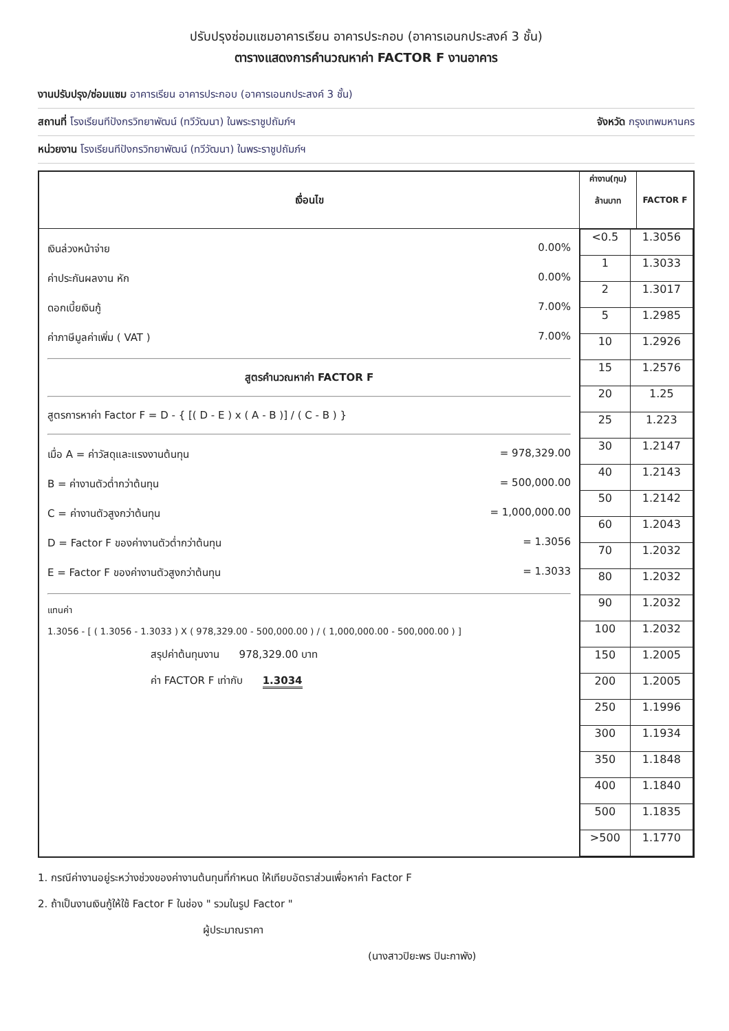ปรับปรุงซ่อมแซมอาคารเรียน อาคารประกอบ (อาคารเอนกประสงค์ 3 ชั้น)
ตารางแสดงการคำนวณหาค่า FACTOR F งานอาคาร
งานปรับปรุง/ซ่อมแซม อาคารเรียน อาคารประกอบ (อาคารเอนกประสงค์ 3 ชั้น)
สถานที่ โรงเรียนทีปังกรวิทยาพัฒน์ (ทวีวัฒนา) ในพระราชูปถัมภ์ฯ จังหวัด กรุงเทพมหานคร
หน่วยงาน โรงเรียนทีปังกรวิทยาพัฒน์ (ทวีวัฒนา) ในพระราชูปถัมภ์ฯ
| เงื่อนไข | ค่างาน(ทุน) ล้านบาท | FACTOR F |
| --- | --- | --- |
| เงินล่วงหน้าจ่าย 0.00% ค่าประกันผลงาน หัก 0.00% ดอกเบี้ยเงินกู้ 7.00% ค่าภาษีมูลค่าเพิ่ม ( VAT ) 7.00% สูตรคำนวณหาค่า FACTOR F สูตรการหาค่า Factor F = D - { [( D - E ) x ( A - B )] / ( C - B ) } เมื่อ A = ค่าวัสดุและแรงงานต้นทุน = 978,329.00 B = ค่างานตัวต่ำกว่าต้นทุน = 500,000.00 C = ค่างานตัวสูงกว่าต้นทุน = 1,000,000.00 D = Factor F ของค่างานตัวต่ำกว่าต้นทุน = 1.3056 E = Factor F ของค่างานตัวสูงกว่าต้นทุน = 1.3033 แทนค่า 1.3056 - [ ( 1.3056 - 1.3033 ) X ( 978,329.00 - 500,000.00 ) / ( 1,000,000.00 - 500,000.00 ) ] สรุปค่าต้นทุนงาน 978,329.00 บาท ค่า FACTOR F เท่ากับ 1.3034 | / <0.5 / 1.3056 / / 1 / 1.3033 / / 2 / 1.3017 / / 5 / 1.2985 / / 10 / 1.2926 / / 15 / 1.2576 / / 20 / 1.25 / / 25 / 1.223 / / 30 / 1.2147 / / 40 / 1.2143 / / 50 / 1.2142 / / 60 / 1.2043 / / 70 / 1.2032 / / 80 / 1.2032 / / 90 / 1.2032 / / 100 / 1.2032 / / 150 / 1.2005 / / 200 / 1.2005 / / 250 / 1.1996 / / 300 / 1.1934 / / 350 / 1.1848 / / 400 / 1.1840 / / 500 / 1.1835 / / >500 / 1.1770 / | |
1. กรณีค่างานอยู่ระหว่างช่วงของค่างานต้นทุนที่กำหนด ให้เทียบอัตราส่วนเพื่อหาค่า Factor F
2. ถ้าเป็นงานเงินกู้ให้ใช้ Factor F ในช่อง " รวมในรูป Factor "
ผู้ประมาณราคา
(นางสาวปิยะพร ปินะกาพัง)